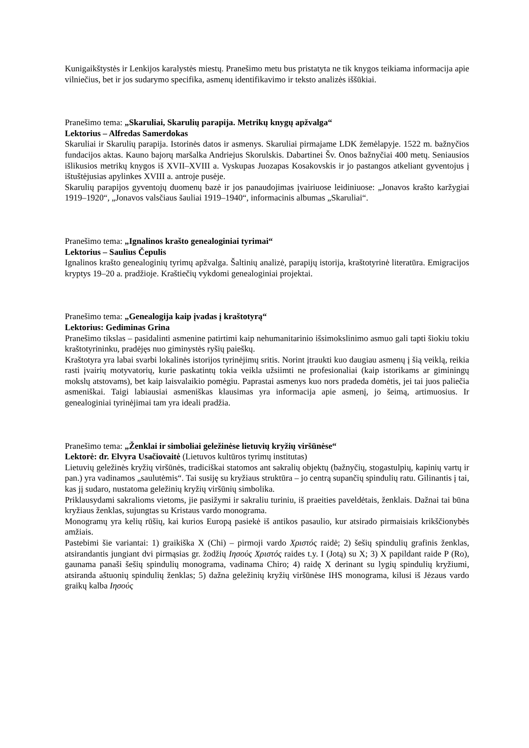Kunigaikštystės ir Lenkijos karalystės miestų. Pranešimo metu bus pristatyta ne tik knygos teikiama informacija apie vilniečius, bet ir jos sudarymo specifika, asmenų identifikavimo ir teksto analizės iššūkiai.
Pranešimo tema: „Skaruliai, Skarulių parapija. Metrikų knygų apžvalga“
Lektorius – Alfredas Samerdokas
Skaruliai ir Skarulių parapija. Istorinės datos ir asmenys. Skaruliai pirmajame LDK žemėlapyje. 1522 m. bažnyčios fundacijos aktas. Kauno bajorų maršalka Andriejus Skorulskis. Dabartinei Šv. Onos bažnyčiai 400 metų. Seniausios išlikusios metrikų knygos iš XVII–XVIII a. Vyskupas Juozapas Kosakovskis ir jo pastangos atkeliant gyventojus į ištuštėjusias apylinkes XVIII a. antroje pusėje.
Skarulių parapijos gyventojų duomenų bazė ir jos panaudojimas įvairiuose leidiniuose: „Jonavos krašto karžygiai 1919–1920“, „Jonavos valsčiaus šauliai 1919–1940“, informacinis albumas „Skaruliai“.
Pranešimo tema: „Ignalinos krašto genealoginiai tyrimai“
Lektorius – Saulius Čepulis
Ignalinos krašto genealoginių tyrimų apžvalga. Šaltinių analizė, parapijų istorija, kraštotyrinė literatūra. Emigracijos kryptys 19–20 a. pradžioje. Kraštiečių vykdomi genealoginiai projektai.
Pranešimo tema: „Genealogija kaip įvadas į kraštotyrą“
Lektorius: Gediminas Grina
Pranešimo tikslas – pasidalinti asmenine patirtimi kaip nehumanitarinio išsimokslinimo asmuo gali tapti šiokiu tokiu kraštotyrininku, pradėjęs nuo giminystės ryšių paieškų.
Kraštotyra yra labai svarbi lokalinės istorijos tyrinėjimų sritis. Norint įtraukti kuo daugiau asmenų į šią veiklą, reikia rasti įvairių motyvatorių, kurie paskatintų tokia veikla užsiimti ne profesionaliai (kaip istorikams ar giminingų mokslų atstovams), bet kaip laisvalaikio pomėgiu. Paprastai asmenys kuo nors pradeda domėtis, jei tai juos paliečia asmeniškai. Taigi labiausiai asmeniškas klausimas yra informacija apie asmenį, jo šeimą, artimuosius. Ir genealoginiai tyrinėjimai tam yra ideali pradžia.
Pranešimo tema: „Ženklai ir simboliai geležinėse lietuvių kryžių viršūnėse“
Lektorė: dr. Elvyra Usačiovaitė (Lietuvos kultūros tyrimų institutas)
Lietuvių geležinės kryžių viršūnės, tradiciškai statomos ant sakralių objektų (bažnyčių, stogastulpių, kapinių vartų ir pan.) yra vadinamos „saulutėmis“. Tai susiję su kryžiaus struktūra – jo centrą supančių spindulių ratu. Gilinantis į tai, kas jį sudaro, nustatoma geležinių kryžių viršūnių simbolika.
Priklausydami sakralioms vietoms, jie pasižymi ir sakraliu turiniu, iš praeities paveldėtais, ženklais. Dažnai tai būna kryžiaus ženklas, sujungtas su Kristaus vardo monograma.
Monogramų yra kelių rūšių, kai kurios Europą pasiekė iš antikos pasaulio, kur atsirado pirmaisiais krikščionybės amžiais.
Pastebimi šie variantai: 1) graikiška X (Chi) – pirmoji vardo Χριστός raidė; 2) šešių spindulių grafinis ženklas, atsirandantis jungiant dvi pirmąsias gr. žodžių Ιησούς Χριστός raides t.y. I (Jotą) su X; 3) X papildant raide P (Ro), gaunama panaši šešių spindulių monograma, vadinama Chiro; 4) raidę X derinant su lygių spindulių kryžiumi, atsiranda aštuonių spindulių ženklas; 5) dažna geležinių kryžių viršūnėse IHS monograma, kilusi iš Jėzaus vardo graikų kalba Ιησούς